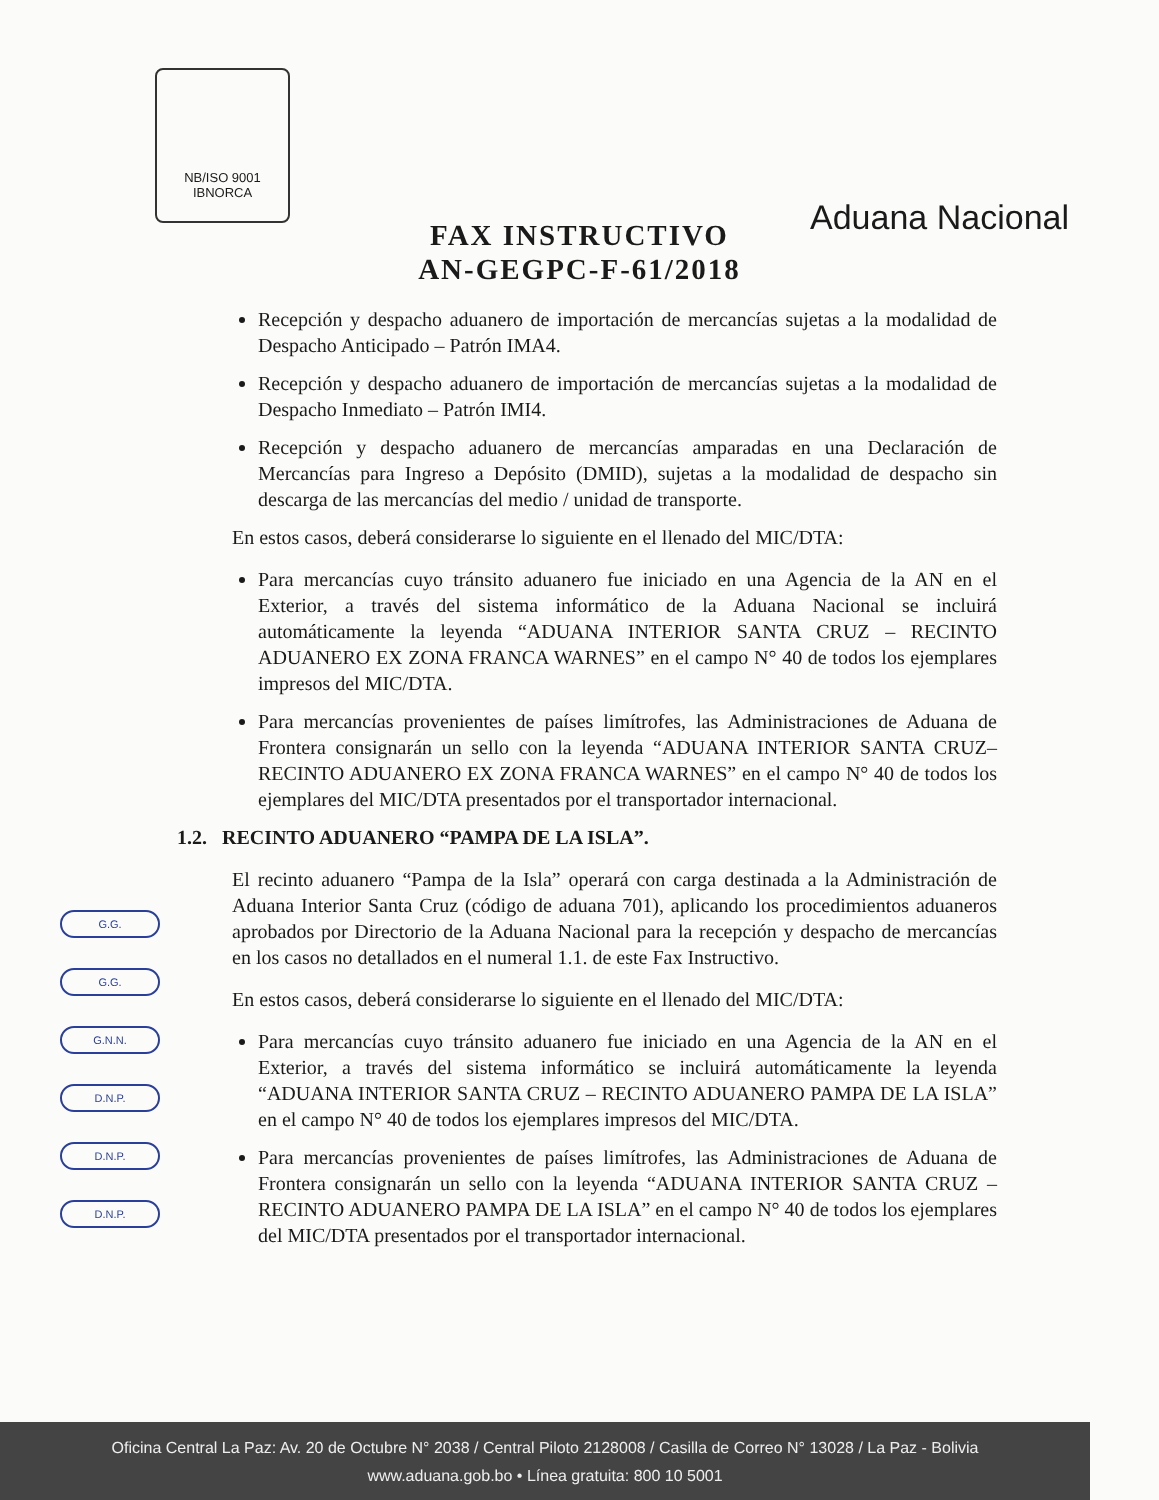NB/ISO 9001
IBNORCA
Aduana Nacional
FAX INSTRUCTIVO
AN-GEGPC-F-61/2018
Recepción y despacho aduanero de importación de mercancías sujetas a la modalidad de Despacho Anticipado – Patrón IMA4.
Recepción y despacho aduanero de importación de mercancías sujetas a la modalidad de Despacho Inmediato – Patrón IMI4.
Recepción y despacho aduanero de mercancías amparadas en una Declaración de Mercancías para Ingreso a Depósito (DMID), sujetas a la modalidad de despacho sin descarga de las mercancías del medio / unidad de transporte.
En estos casos, deberá considerarse lo siguiente en el llenado del MIC/DTA:
Para mercancías cuyo tránsito aduanero fue iniciado en una Agencia de la AN en el Exterior, a través del sistema informático de la Aduana Nacional se incluirá automáticamente la leyenda “ADUANA INTERIOR SANTA CRUZ – RECINTO ADUANERO EX ZONA FRANCA WARNES” en el campo N° 40 de todos los ejemplares impresos del MIC/DTA.
Para mercancías provenientes de países limítrofes, las Administraciones de Aduana de Frontera consignarán un sello con la leyenda “ADUANA INTERIOR SANTA CRUZ– RECINTO ADUANERO EX ZONA FRANCA WARNES” en el campo N° 40 de todos los ejemplares del MIC/DTA presentados por el transportador internacional.
1.2. RECINTO ADUANERO “PAMPA DE LA ISLA”.
El recinto aduanero “Pampa de la Isla” operará con carga destinada a la Administración de Aduana Interior Santa Cruz (código de aduana 701), aplicando los procedimientos aduaneros aprobados por Directorio de la Aduana Nacional para la recepción y despacho de mercancías en los casos no detallados en el numeral 1.1. de este Fax Instructivo.
En estos casos, deberá considerarse lo siguiente en el llenado del MIC/DTA:
Para mercancías cuyo tránsito aduanero fue iniciado en una Agencia de la AN en el Exterior, a través del sistema informático se incluirá automáticamente la leyenda “ADUANA INTERIOR SANTA CRUZ – RECINTO ADUANERO PAMPA DE LA ISLA” en el campo N° 40 de todos los ejemplares impresos del MIC/DTA.
Para mercancías provenientes de países limítrofes, las Administraciones de Aduana de Frontera consignarán un sello con la leyenda “ADUANA INTERIOR SANTA CRUZ – RECINTO ADUANERO PAMPA DE LA ISLA” en el campo N° 40 de todos los ejemplares del MIC/DTA presentados por el transportador internacional.
G.G.
G.G.
G.N.N.
D.N.P.
D.N.P.
D.N.P.
Oficina Central La Paz: Av. 20 de Octubre N° 2038 / Central Piloto 2128008 / Casilla de Correo N° 13028 / La Paz - Bolivia
www.aduana.gob.bo • Línea gratuita: 800 10 5001